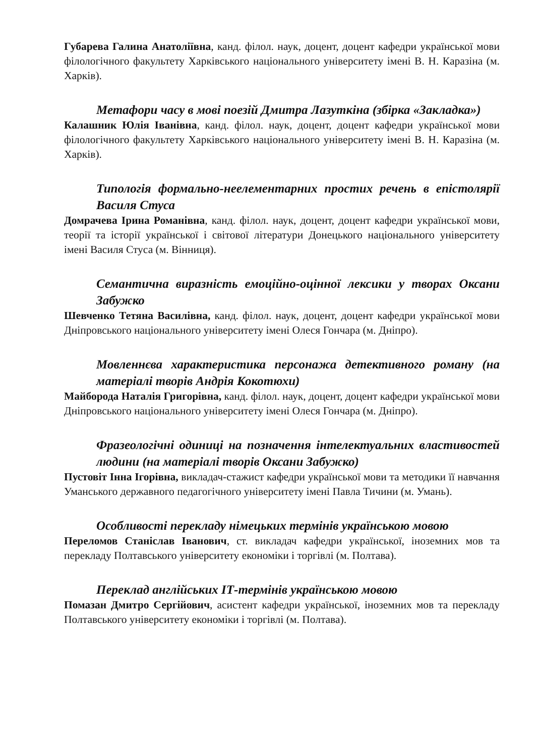Губарева Галина Анатоліївна, канд. філол. наук, доцент, доцент кафедри української мови філологічного факультету Харківського національного університету імені В. Н. Каразіна (м. Харків).
Метафори часу в мові поезій Дмитра Лазуткіна (збірка «Закладка»)
Калашник Юлія Іванівна, канд. філол. наук, доцент, доцент кафедри української мови філологічного факультету Харківського національного університету імені В. Н. Каразіна (м. Харків).
Типологія формально-неелементарних простих речень в епістолярії Василя Стуса
Домрачева Ірина Романівна, канд. філол. наук, доцент, доцент кафедри української мови, теорії та історії української і світової літератури Донецького національного університету імені Василя Стуса (м. Вінниця).
Семантична виразність емоційно-оцінної лексики у творах Оксани Забужко
Шевченко Тетяна Василівна, канд. філол. наук, доцент, доцент кафедри української мови Дніпровського національного університету імені Олеся Гончара (м. Дніпро).
Мовленнєва характеристика персонажа детективного роману (на матеріалі творів Андрія Кокотюхи)
Майборода Наталія Григорівна, канд. філол. наук, доцент, доцент кафедри української мови Дніпровського національного університету імені Олеся Гончара (м. Дніпро).
Фразеологічні одиниці на позначення інтелектуальних властивостей людини (на матеріалі творів Оксани Забужко)
Пустовіт Інна Ігорівна, викладач-стажист кафедри української мови та методики її навчання Уманського державного педагогічного університету імені Павла Тичини (м. Умань).
Особливості перекладу німецьких термінів українською мовою
Переломов Станіслав Іванович, ст. викладач кафедри української, іноземних мов та перекладу Полтавського університету економіки і торгівлі (м. Полтава).
Переклад англійських ІТ-термінів українською мовою
Помазан Дмитро Сергійович, асистент кафедри української, іноземних мов та перекладу Полтавського університету економіки і торгівлі (м. Полтава).